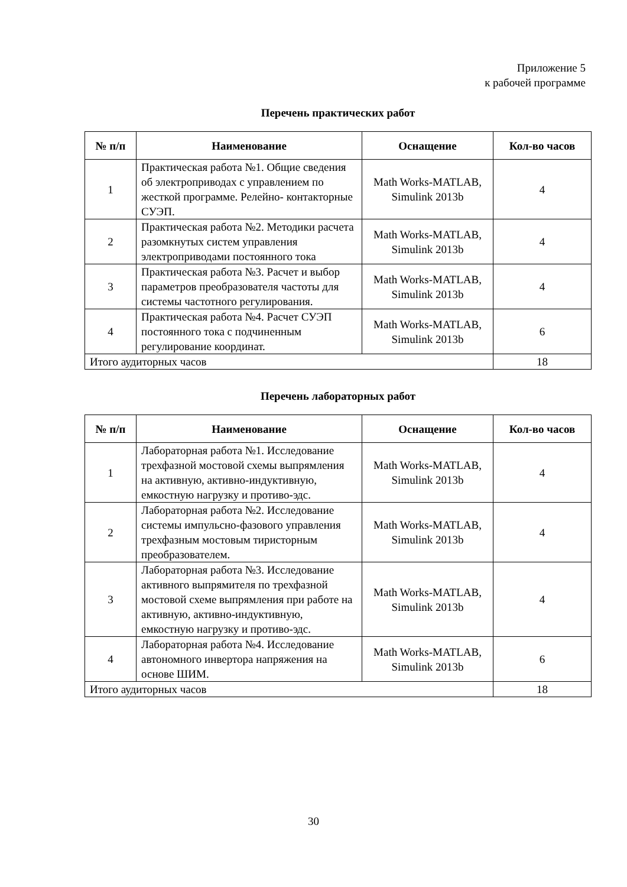Приложение 5
к рабочей программе
Перечень практических работ
| № п/п | Наименование | Оснащение | Кол-во часов |
| --- | --- | --- | --- |
| 1 | Практическая работа №1. Общие сведения об электроприводах с управлением по жесткой программе. Релейно- контакторные СУЭП. | Math Works-MATLAB, Simulink 2013b | 4 |
| 2 | Практическая работа №2. Методики расчета разомкнутых систем управления электроприводами постоянного тока | Math Works-MATLAB, Simulink 2013b | 4 |
| 3 | Практическая работа №3. Расчет и выбор параметров преобразователя частоты для системы частотного регулирования. | Math Works-MATLAB, Simulink 2013b | 4 |
| 4 | Практическая работа №4. Расчет СУЭП постоянного тока с подчиненным регулирование координат. | Math Works-MATLAB, Simulink 2013b | 6 |
| Итого аудиторных часов | | | 18 |
Перечень лабораторных работ
| № п/п | Наименование | Оснащение | Кол-во часов |
| --- | --- | --- | --- |
| 1 | Лабораторная работа №1. Исследование трехфазной мостовой схемы выпрямления на активную, активно-индуктивную, емкостную нагрузку и противо-эдс. | Math Works-MATLAB, Simulink 2013b | 4 |
| 2 | Лабораторная работа №2. Исследование системы импульсно-фазового управления трехфазным мостовым тиристорным преобразователем. | Math Works-MATLAB, Simulink 2013b | 4 |
| 3 | Лабораторная работа №3. Исследование активного выпрямителя по трехфазной мостовой схеме выпрямления при работе на активную, активно-индуктивную, емкостную нагрузку и противо-эдс. | Math Works-MATLAB, Simulink 2013b | 4 |
| 4 | Лабораторная работа №4. Исследование автономного инвертора напряжения на основе ШИМ. | Math Works-MATLAB, Simulink 2013b | 6 |
| Итого аудиторных часов | | | 18 |
30